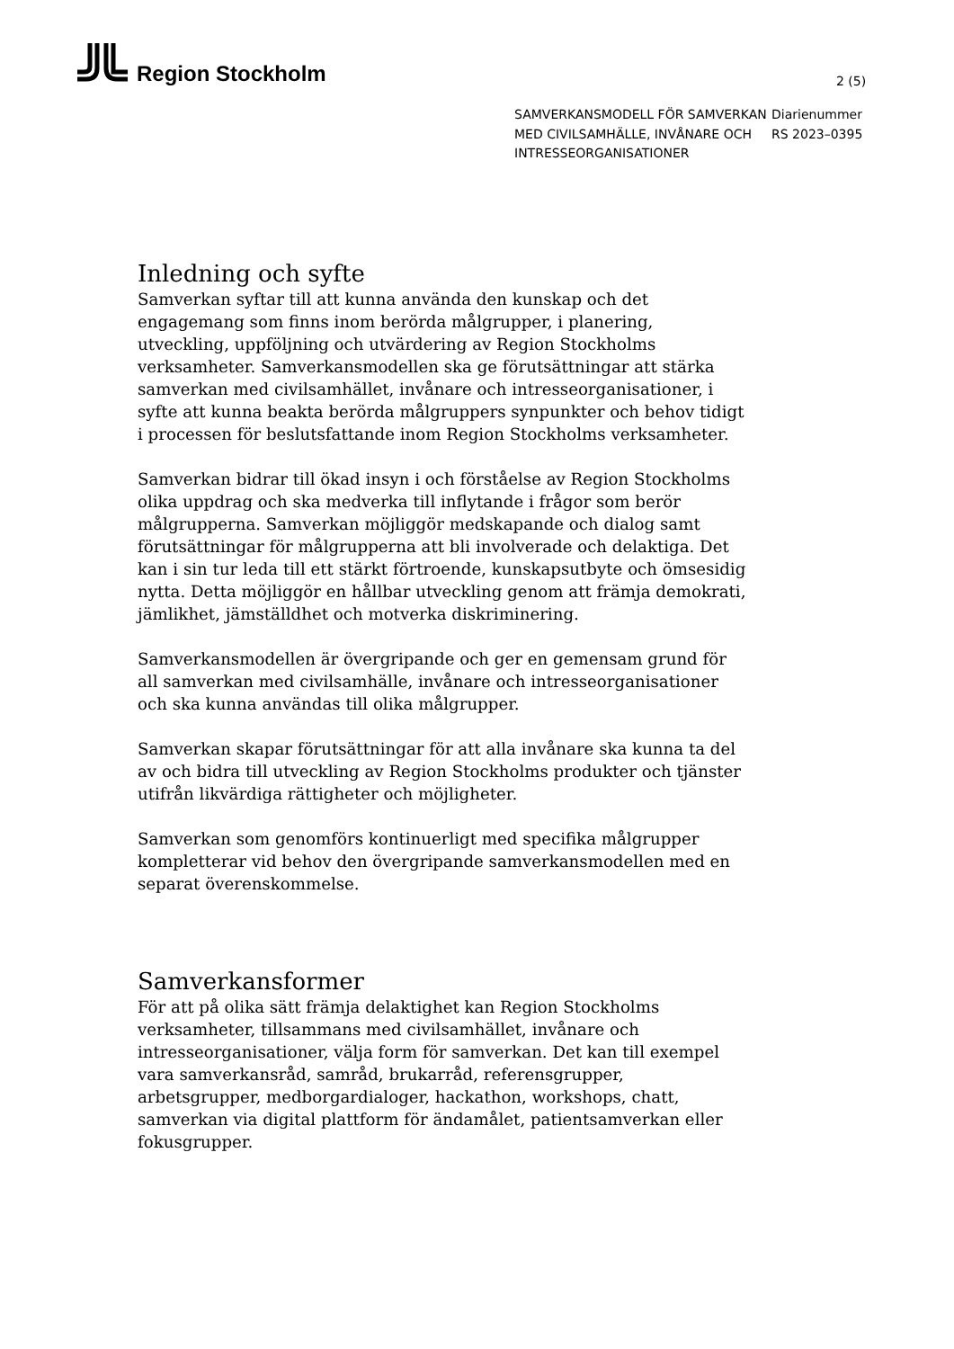Region Stockholm
2 (5)
SAMVERKANSMODELL FÖR SAMVERKAN MED CIVILSAMHÄLLE, INVÅNARE OCH INTRESSEORGANISATIONER
Diarienummer
RS 2023–0395
Inledning och syfte
Samverkan syftar till att kunna använda den kunskap och det engagemang som finns inom berörda målgrupper, i planering, utveckling, uppföljning och utvärdering av Region Stockholms verksamheter. Samverkansmodellen ska ge förutsättningar att stärka samverkan med civilsamhället, invånare och intresseorganisationer, i syfte att kunna beakta berörda målgruppers synpunkter och behov tidigt i processen för beslutsfattande inom Region Stockholms verksamheter.
Samverkan bidrar till ökad insyn i och förståelse av Region Stockholms olika uppdrag och ska medverka till inflytande i frågor som berör målgrupperna. Samverkan möjliggör medskapande och dialog samt förutsättningar för målgrupperna att bli involverade och delaktiga. Det kan i sin tur leda till ett stärkt förtroende, kunskapsutbyte och ömsesidig nytta. Detta möjliggör en hållbar utveckling genom att främja demokrati, jämlikhet, jämställdhet och motverka diskriminering.
Samverkansmodellen är övergripande och ger en gemensam grund för all samverkan med civilsamhälle, invånare och intresseorganisationer och ska kunna användas till olika målgrupper.
Samverkan skapar förutsättningar för att alla invånare ska kunna ta del av och bidra till utveckling av Region Stockholms produkter och tjänster utifrån likvärdiga rättigheter och möjligheter.
Samverkan som genomförs kontinuerligt med specifika målgrupper kompletterar vid behov den övergripande samverkansmodellen med en separat överenskommelse.
Samverkansformer
För att på olika sätt främja delaktighet kan Region Stockholms verksamheter, tillsammans med civilsamhället, invånare och intresseorganisationer, välja form för samverkan. Det kan till exempel vara samverkansråd, samråd, brukarråd, referensgrupper, arbetsgrupper, medborgardialoger, hackathon, workshops, chatt, samverkan via digital plattform för ändamålet, patientsamverkan eller fokusgrupper.